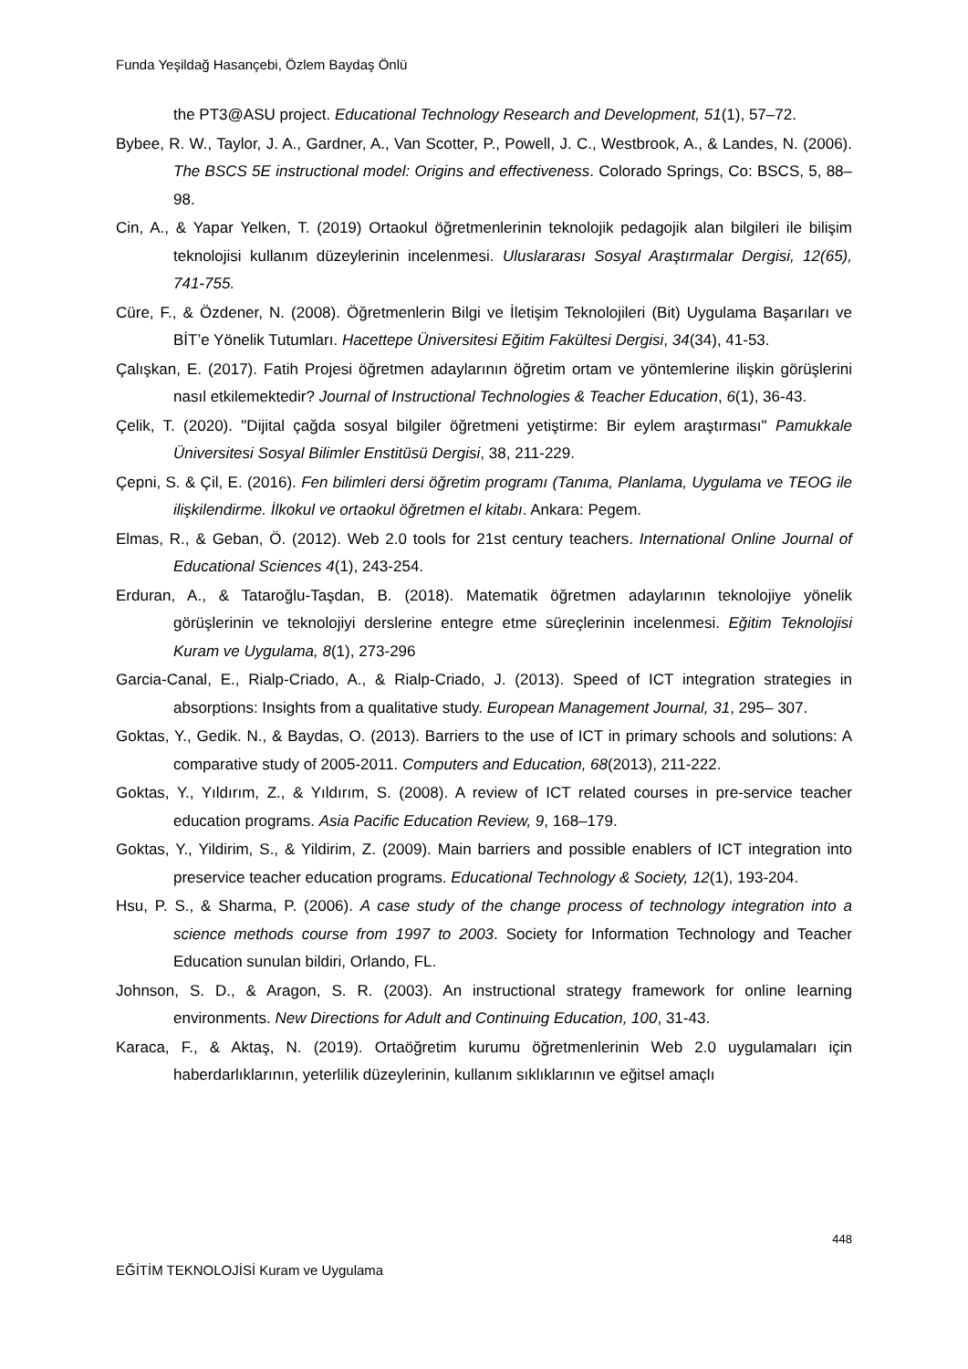Funda Yeşildağ Hasançebi, Özlem Baydaş Önlü
the PT3@ASU project. Educational Technology Research and Development, 51(1), 57–72.
Bybee, R. W., Taylor, J. A., Gardner, A., Van Scotter, P., Powell, J. C., Westbrook, A., & Landes, N. (2006). The BSCS 5E instructional model: Origins and effectiveness. Colorado Springs, Co: BSCS, 5, 88–98.
Cin, A., & Yapar Yelken, T. (2019) Ortaokul öğretmenlerinin teknolojik pedagojik alan bilgileri ile bilişim teknolojisi kullanım düzeylerinin incelenmesi. Uluslararası Sosyal Araştırmalar Dergisi, 12(65), 741-755.
Cüre, F., & Özdener, N. (2008). Öğretmenlerin Bilgi ve İletişim Teknolojileri (Bit) Uygulama Başarıları ve BİT’e Yönelik Tutumları. Hacettepe Üniversitesi Eğitim Fakültesi Dergisi, 34(34), 41-53.
Çalışkan, E. (2017). Fatih Projesi öğretmen adaylarının öğretim ortam ve yöntemlerine ilişkin görüşlerini nasıl etkilemektedir? Journal of Instructional Technologies & Teacher Education, 6(1), 36-43.
Çelik, T. (2020). "Dijital çağda sosyal bilgiler öğretmeni yetiştirme: Bir eylem araştırması" Pamukkale Üniversitesi Sosyal Bilimler Enstitüsü Dergisi, 38, 211-229.
Çepni, S. & Çil, E. (2016). Fen bilimleri dersi öğretim programı (Tanıma, Planlama, Uygulama ve TEOG ile ilişkilendirme. İlkokul ve ortaokul öğretmen el kitabı. Ankara: Pegem.
Elmas, R., & Geban, Ö. (2012). Web 2.0 tools for 21st century teachers. International Online Journal of Educational Sciences 4(1), 243-254.
Erduran, A., & Tataroğlu-Taşdan, B. (2018). Matematik öğretmen adaylarının teknolojiye yönelik görüşlerinin ve teknolojiyi derslerine entegre etme süreçlerinin incelenmesi. Eğitim Teknolojisi Kuram ve Uygulama, 8(1), 273-296
Garcia-Canal, E., Rialp-Criado, A., & Rialp-Criado, J. (2013). Speed of ICT integration strategies in absorptions: Insights from a qualitative study. European Management Journal, 31, 295– 307.
Goktas, Y., Gedik. N., & Baydas, O. (2013). Barriers to the use of ICT in primary schools and solutions: A comparative study of 2005-2011. Computers and Education, 68(2013), 211-222.
Goktas, Y., Yıldırım, Z., & Yıldırım, S. (2008). A review of ICT related courses in pre-service teacher education programs. Asia Pacific Education Review, 9, 168–179.
Goktas, Y., Yildirim, S., & Yildirim, Z. (2009). Main barriers and possible enablers of ICT integration into preservice teacher education programs. Educational Technology & Society, 12(1), 193-204.
Hsu, P. S., & Sharma, P. (2006). A case study of the change process of technology integration into a science methods course from 1997 to 2003. Society for Information Technology and Teacher Education sunulan bildiri, Orlando, FL.
Johnson, S. D., & Aragon, S. R. (2003). An instructional strategy framework for online learning environments. New Directions for Adult and Continuing Education, 100, 31-43.
Karaca, F., & Aktaş, N. (2019). Ortaöğretim kurumu öğretmenlerinin Web 2.0 uygulamaları için haberdarlıklarının, yeterlilik düzeylerinin, kullanım sıklıklarının ve eğitsel amaçlı
448
EĞİTİM TEKNOLOJİSİ Kuram ve Uygulama